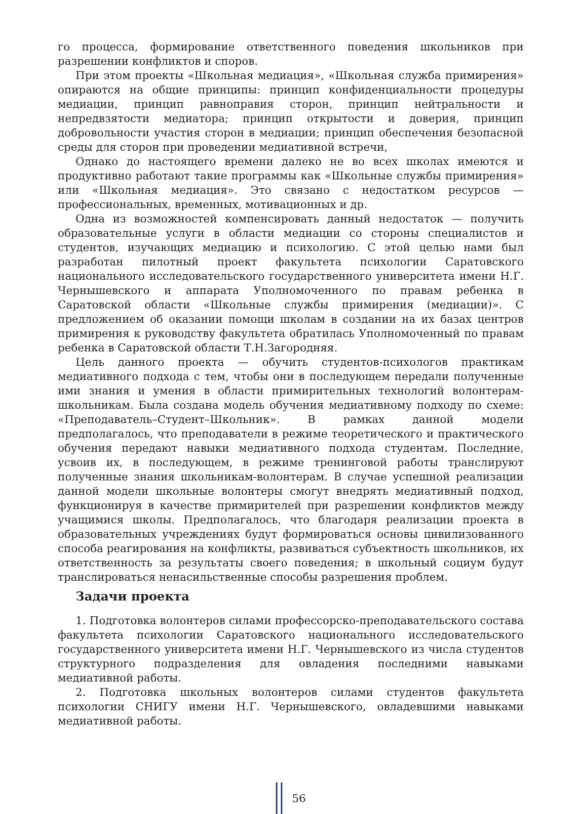го процесса, формирование ответственного поведения школьников при разрешении конфликтов и споров.
При этом проекты «Школьная медиация», «Школьная служба примирения» опираются на общие принципы: принцип конфиденциальности процедуры медиации, принцип равноправия сторон, принцип нейтральности и непредвзятости медиатора; принцип открытости и доверия, принцип добровольности участия сторон в медиации; принцип обеспечения безопасной среды для сторон при проведении медиативной встречи,
Однако до настоящего времени далеко не во всех школах имеются и продуктивно работают такие программы как «Школьные службы примирения» или «Школьная медиация». Это связано с недостатком ресурсов — профессиональных, временных, мотивационных и др.
Одна из возможностей компенсировать данный недостаток — получить образовательные услуги в области медиации со стороны специалистов и студентов, изучающих медиацию и психологию. С этой целью нами был разработан пилотный проект факультета психологии Саратовского национального исследовательского государственного университета имени Н.Г. Чернышевского и аппарата Уполномоченного по правам ребенка в Саратовской области «Школьные службы примирения (медиации)». С предложением об оказании помощи школам в создании на их базах центров примирения к руководству факультета обратилась Уполномоченный по правам ребенка в Саратовской области Т.Н.Загородняя.
Цель данного проекта — обучить студентов-психологов практикам медиативного подхода с тем, чтобы они в последующем передали полученные ими знания и умения в области примирительных технологий волонтерам-школьникам. Была создана модель обучения медиативному подходу по схеме: «Преподаватель–Студент–Школьник». В рамках данной модели предполагалось, что преподаватели в режиме теоретического и практического обучения передают навыки медиативного подхода студентам. Последние, усвоив их, в последующем, в режиме тренинговой работы транслируют полученные знания школьникам-волонтерам. В случае успешной реализации данной модели школьные волонтеры смогут внедрять медиативный подход, функционируя в качестве примирителей при разрешении конфликтов между учащимися школы. Предполагалось, что благодаря реализации проекта в образовательных учреждениях будут формироваться основы цивилизованного способа реагирования на конфликты, развиваться субъектность школьников, их ответственность за результаты своего поведения; в школьный социум будут транслироваться ненасильственные способы разрешения проблем.
Задачи проекта
1. Подготовка волонтеров силами профессорско-преподавательского состава факультета психологии Саратовского национального исследовательского государственного университета имени Н.Г. Чернышевского из числа студентов структурного подразделения для овладения последними навыками медиативной работы.
2. Подготовка школьных волонтеров силами студентов факультета психологии СНИГУ имени Н.Г. Чернышевского, овладевшими навыками медиативной работы.
56